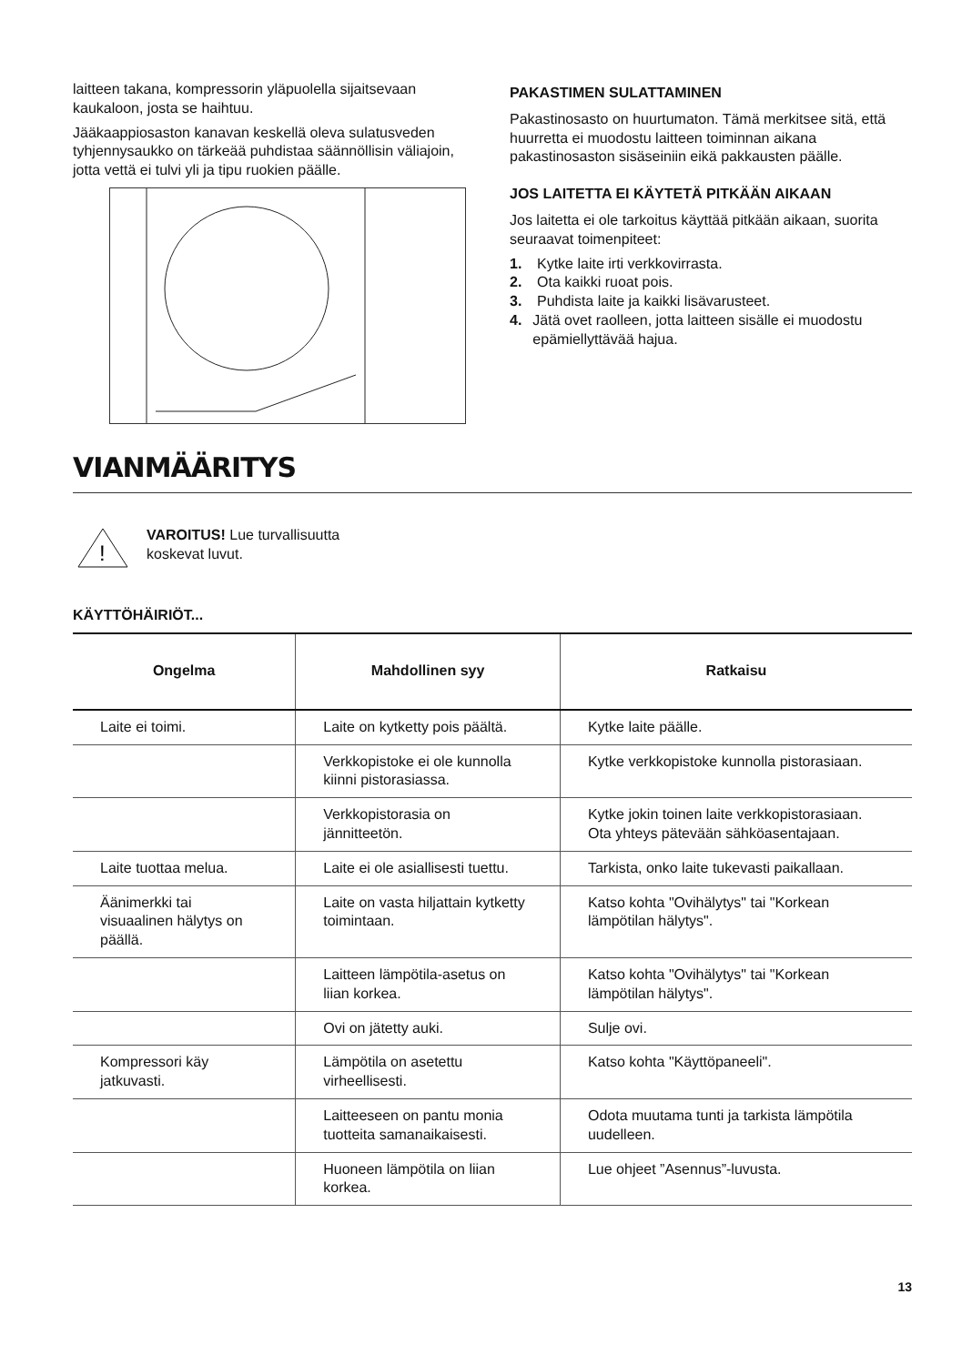laitteen takana, kompressorin yläpuolella sijaitsevaan kaukaloon, josta se haihtuu.
Jääkaappiosaston kanavan keskellä oleva sulatusveden tyhjennysaukko on tärkeää puhdistaa säännöllisin väliajoin, jotta vettä ei tulvi yli ja tipu ruokien päälle.
PAKASTIMEN SULATTAMINEN
Pakastinosasto on huurtumaton. Tämä merkitsee sitä, että huurretta ei muodostu laitteen toiminnan aikana pakastinosaston sisäseiniin eikä pakkausten päälle.
JOS LAITETTA EI KÄYTETÄ PITKÄÄN AIKAAN
Jos laitetta ei ole tarkoitus käyttää pitkään aikaan, suorita seuraavat toimenpiteet:
1. Kytke laite irti verkkovirrasta.
2. Ota kaikki ruoat pois.
3. Puhdista laite ja kaikki lisävarusteet.
4. Jätä ovet raolleen, jotta laitteen sisälle ei muodostu epämiellyttävää hajua.
VIANMÄÄRITYS
!
VAROITUS! Lue turvallisuutta
koskevat luvut.
KÄYTTÖHÄIRIÖT...
| Ongelma | Mahdollinen syy | Ratkaisu |
| --- | --- | --- |
| Laite ei toimi. | Laite on kytketty pois päältä. | Kytke laite päälle. |
| | Verkkopistoke ei ole kunnolla kiinni pistorasiassa. | Kytke verkkopistoke kunnolla pistorasiaan. |
| | Verkkopistorasia on jännitteetön. | Kytke jokin toinen laite verkkopistorasiaan. Ota yhteys pätevään sähköasentajaan. |
| Laite tuottaa melua. | Laite ei ole asiallisesti tuettu. | Tarkista, onko laite tukevasti paikallaan. |
| Äänimerkki tai visuaalinen hälytys on päällä. | Laite on vasta hiljattain kytketty toimintaan. | Katso kohta "Ovihälytys" tai "Korkean lämpötilan hälytys". |
| | Laitteen lämpötila-asetus on liian korkea. | Katso kohta "Ovihälytys" tai "Korkean lämpötilan hälytys". |
| | Ovi on jätetty auki. | Sulje ovi. |
| Kompressori käy jatkuvasti. | Lämpötila on asetettu virheellisesti. | Katso kohta "Käyttöpaneeli". |
| | Laitteeseen on pantu monia tuotteita samanaikaisesti. | Odota muutama tunti ja tarkista lämpötila uudelleen. |
| | Huoneen lämpötila on liian korkea. | Lue ohjeet ”Asennus”-luvusta. |
13